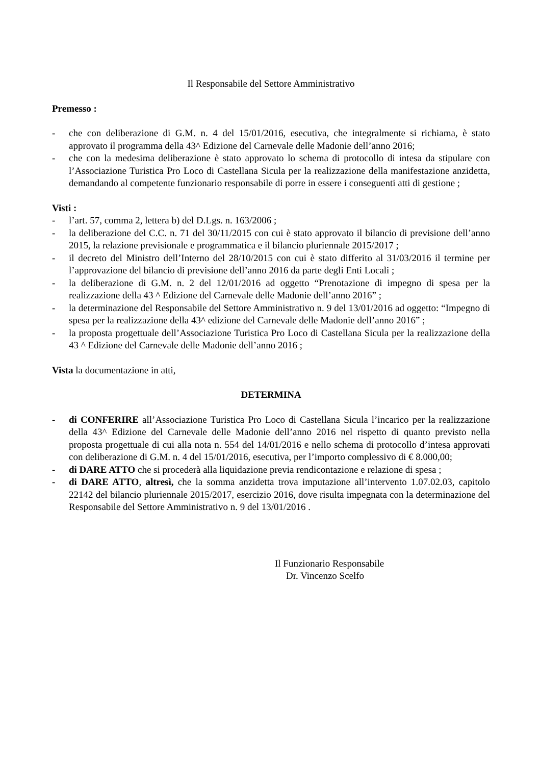Il Responsabile del Settore Amministrativo
Premesso :
- che con deliberazione di G.M. n. 4 del 15/01/2016, esecutiva, che integralmente si richiama, è stato approvato il programma della 43^ Edizione del Carnevale delle Madonie dell’anno 2016;
- che con la medesima deliberazione è stato approvato lo schema di protocollo di intesa da stipulare con l’Associazione Turistica Pro Loco di Castellana Sicula per la realizzazione della manifestazione anzidetta, demandando al competente funzionario responsabile di porre in essere i conseguenti atti di gestione ;
Visti :
- l’art. 57, comma 2, lettera b) del D.Lgs. n. 163/2006 ;
- la deliberazione del C.C. n. 71 del 30/11/2015 con cui è stato approvato il bilancio di previsione dell’anno 2015, la relazione previsionale e programmatica e il bilancio pluriennale 2015/2017 ;
- il decreto del Ministro dell’Interno del 28/10/2015 con cui è stato differito al 31/03/2016 il termine per l’approvazione del bilancio di previsione dell’anno 2016 da parte degli Enti Locali ;
- la deliberazione di G.M. n. 2 del 12/01/2016 ad oggetto “Prenotazione di impegno di spesa per la realizzazione della 43 ^ Edizione del Carnevale delle Madonie dell’anno 2016” ;
- la determinazione del Responsabile del Settore Amministrativo n. 9 del 13/01/2016 ad oggetto: “Impegno di spesa per la realizzazione della 43^ edizione del Carnevale delle Madonie dell’anno 2016” ;
- la proposta progettuale dell’Associazione Turistica Pro Loco di Castellana Sicula per la realizzazione della 43 ^ Edizione del Carnevale delle Madonie dell’anno 2016 ;
Vista la documentazione in atti,
DETERMINA
- di CONFERIRE all’Associazione Turistica Pro Loco di Castellana Sicula l’incarico per la realizzazione della 43^ Edizione del Carnevale delle Madonie dell’anno 2016 nel rispetto di quanto previsto nella proposta progettuale di cui alla nota n. 554 del 14/01/2016 e nello schema di protocollo d’intesa approvati con deliberazione di G.M. n. 4 del 15/01/2016, esecutiva, per l’importo complessivo di € 8.000,00;
- di DARE ATTO che si procederà alla liquidazione previa rendicontazione e relazione di spesa ;
- di DARE ATTO, altresì, che la somma anzidetta trova imputazione all’intervento 1.07.02.03, capitolo 22142 del bilancio pluriennale 2015/2017, esercizio 2016, dove risulta impegnata con la determinazione del Responsabile del Settore Amministrativo n. 9 del 13/01/2016 .
Il Funzionario Responsabile
Dr. Vincenzo Scelfo